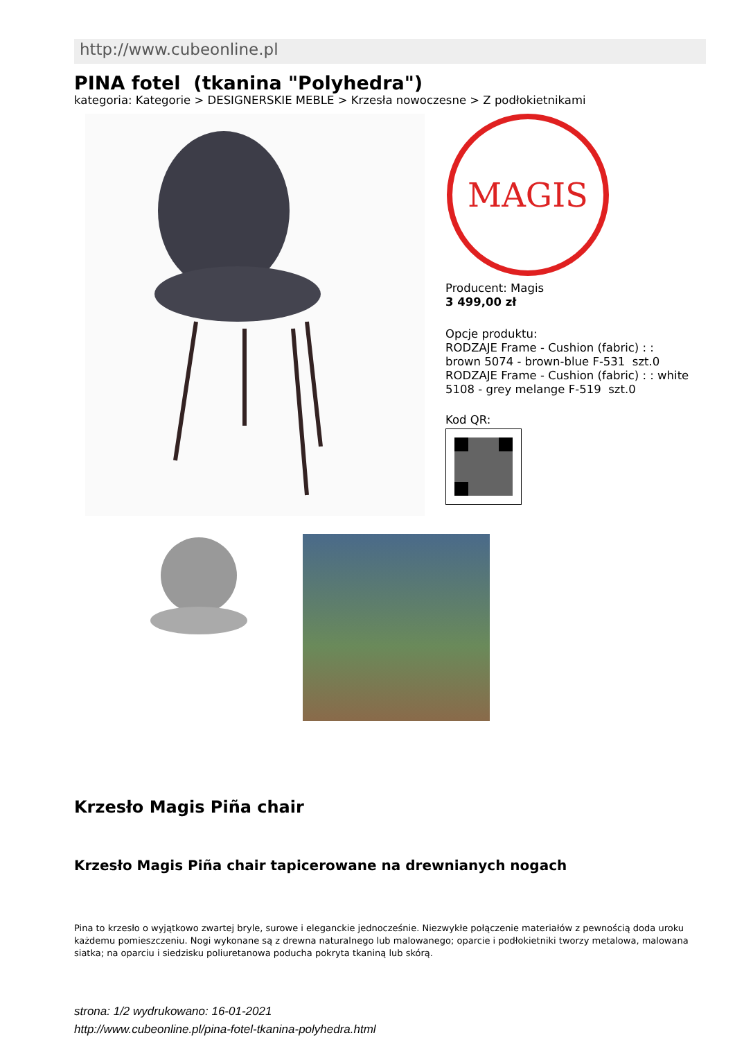http://www.cubeonline.pl
PINA fotel (tkanina "Polyhedra")
kategoria: Kategorie > DESIGNERSKIE MEBLE > Krzesła nowoczesne > Z podłokietnikami
MAGIS
Producent: Magis
3 499,00 zł
Opcje produktu:
RODZAJE Frame - Cushion (fabric) : :
brown 5074 - brown-blue F-531 szt.0
RODZAJE Frame - Cushion (fabric) : : white
5108 - grey melange F-519 szt.0
Kod QR:
Krzesło Magis Piña chair
Krzesło Magis Piña chair tapicerowane na drewnianych nogach
Pina to krzesło o wyjątkowo zwartej bryle, surowe i eleganckie jednocześnie. Niezwykłe połączenie materiałów z pewnością doda uroku każdemu pomieszczeniu. Nogi wykonane są z drewna naturalnego lub malowanego; oparcie i podłokietniki tworzy metalowa, malowana siatka; na oparciu i siedzisku poliuretanowa poducha pokryta tkaniną lub skórą.
strona: 1/2 wydrukowano: 16-01-2021
http://www.cubeonline.pl/pina-fotel-tkanina-polyhedra.html